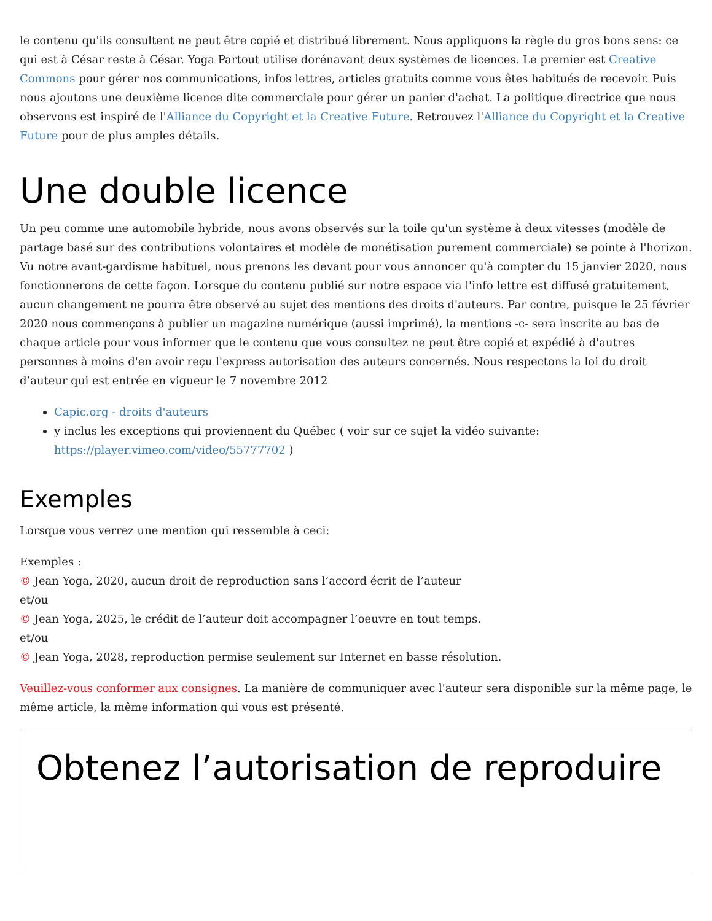le contenu qu'ils consultent ne peut être copié et distribué librement. Nous appliquons la règle du gros bons sens: ce qui est à César reste à César. Yoga Partout utilise dorénavant deux systèmes de licences. Le premier est Creative Commons pour gérer nos communications, infos lettres, articles gratuits comme vous êtes habitués de recevoir. Puis nous ajoutons une deuxième licence dite commerciale pour gérer un panier d'achat. La politique directrice que nous observons est inspiré de l'Alliance du Copyright et la Creative Future. Retrouvez l'Alliance du Copyright et la Creative Future pour de plus amples détails.
Une double licence
Un peu comme une automobile hybride, nous avons observés sur la toile qu'un système à deux vitesses (modèle de partage basé sur des contributions volontaires et modèle de monétisation purement commerciale) se pointe à l'horizon. Vu notre avant-gardisme habituel, nous prenons les devant pour vous annoncer qu'à compter du 15 janvier 2020, nous fonctionnerons de cette façon. Lorsque du contenu publié sur notre espace via l'info lettre est diffusé gratuitement, aucun changement ne pourra être observé au sujet des mentions des droits d'auteurs. Par contre, puisque le 25 février 2020 nous commençons à publier un magazine numérique (aussi imprimé), la mentions -c- sera inscrite au bas de chaque article pour vous informer que le contenu que vous consultez ne peut être copié et expédié à d'autres personnes à moins d'en avoir reçu l'express autorisation des auteurs concernés. Nous respectons la loi du droit d’auteur qui est entrée en vigueur le 7 novembre 2012
Capic.org - droits d'auteurs
y inclus les exceptions qui proviennent du Québec ( voir sur ce sujet la vidéo suivante: https://player.vimeo.com/video/55777702 )
Exemples
Lorsque vous verrez une mention qui ressemble à ceci:
Exemples :
© Jean Yoga, 2020, aucun droit de reproduction sans l’accord écrit de l’auteur
et/ou
© Jean Yoga, 2025, le crédit de l’auteur doit accompagner l’oeuvre en tout temps.
et/ou
© Jean Yoga, 2028, reproduction permise seulement sur Internet en basse résolution.
Veuillez-vous conformer aux consignes. La manière de communiquer avec l'auteur sera disponible sur la même page, le même article, la même information qui vous est présenté.
Obtenez l’autorisation de reproduire